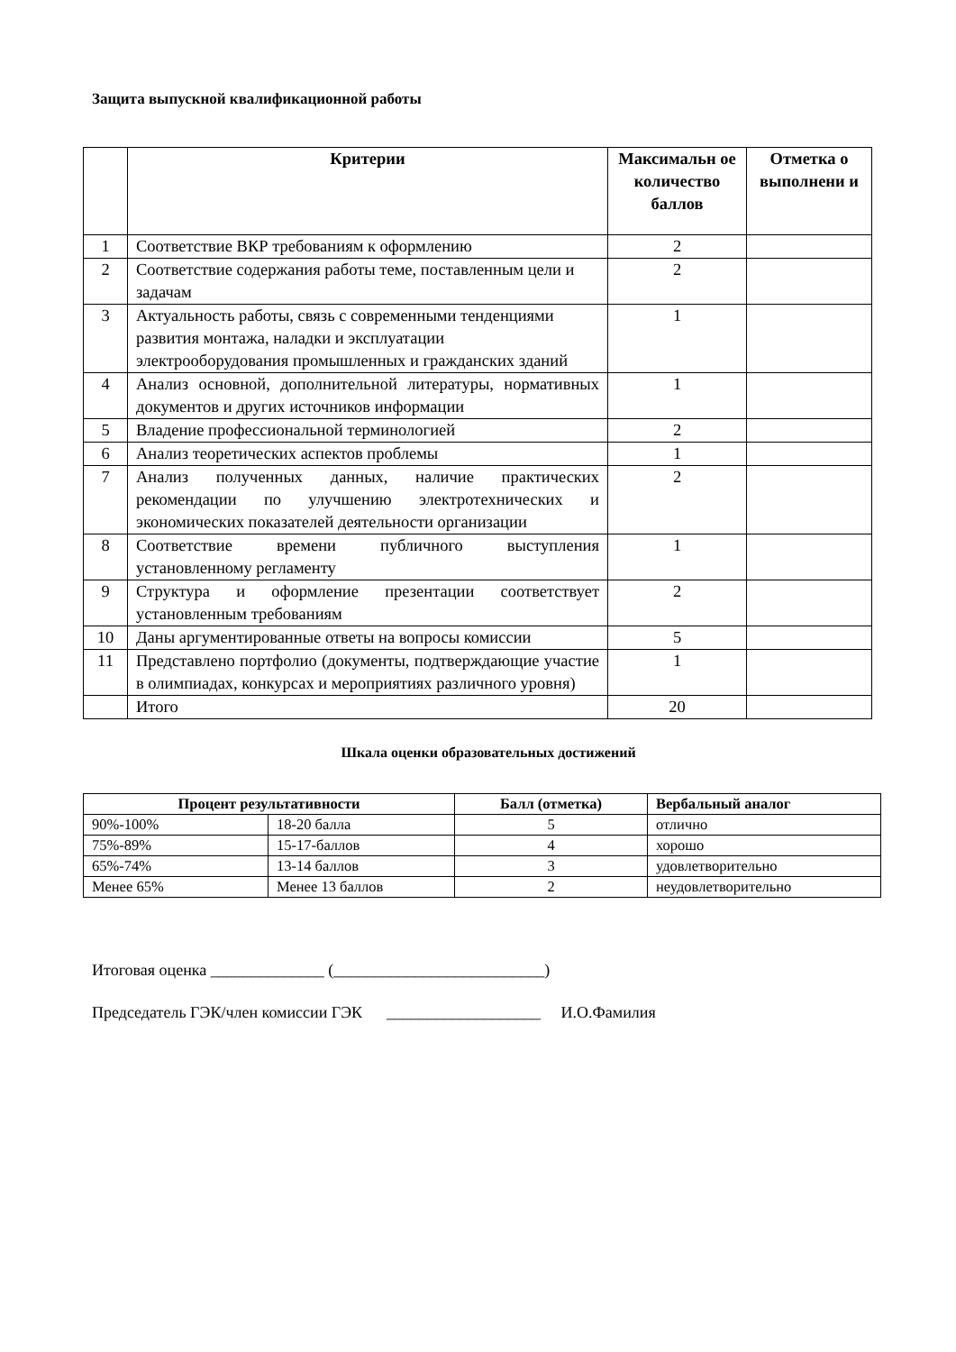Защита выпускной квалификационной работы
| | Критерии | Максимальн ое количество баллов | Отметка о выполнени и |
| --- | --- | --- | --- |
| 1 | Соответствие ВКР требованиям к оформлению | 2 | |
| 2 | Соответствие содержания работы теме, поставленным цели и задачам | 2 | |
| 3 | Актуальность работы, связь с современными тенденциями развития монтажа, наладки и эксплуатации электрооборудования промышленных и гражданских зданий | 1 | |
| 4 | Анализ основной, дополнительной литературы, нормативных документов и других источников информации | 1 | |
| 5 | Владение профессиональной терминологией | 2 | |
| 6 | Анализ теоретических аспектов проблемы | 1 | |
| 7 | Анализ полученных данных, наличие практических рекомендации по улучшению электротехнических и экономических показателей деятельности организации | 2 | |
| 8 | Соответствие времени публичного выступления установленному регламенту | 1 | |
| 9 | Структура и оформление презентации соответствует установленным требованиям | 2 | |
| 10 | Даны аргументированные ответы на вопросы комиссии | 5 | |
| 11 | Представлено портфолио (документы, подтверждающие участие в олимпиадах, конкурсах и мероприятиях различного уровня) | 1 | |
| | Итого | 20 | |
Шкала оценки образовательных достижений
| Процент результативности | | Балл (отметка) | Вербальный аналог |
| --- | --- | --- | --- |
| 90%-100% | 18-20 балла | 5 | отлично |
| 75%-89% | 15-17-баллов | 4 | хорошо |
| 65%-74% | 13-14 баллов | 3 | удовлетворительно |
| Менее 65% | Менее 13 баллов | 2 | неудовлетворительно |
Итоговая оценка ______________ (__________________________)
Председатель ГЭК/член комиссии ГЭК ___________________ И.О.Фамилия